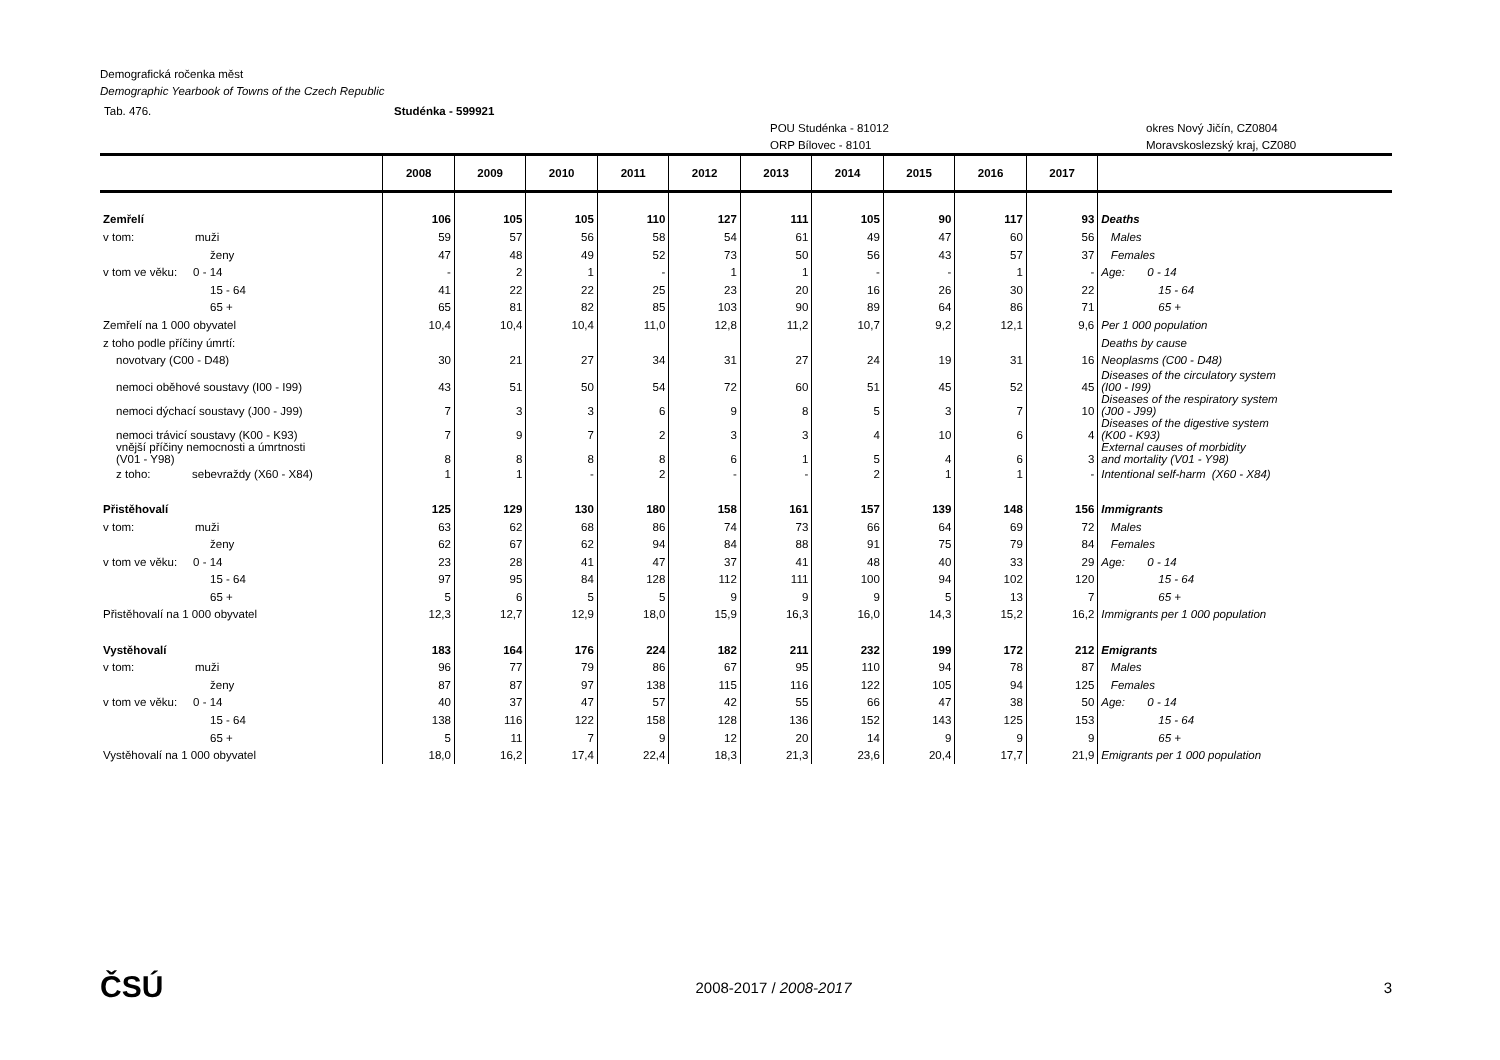Demografická ročenka měst
Demographic Yearbook of Towns of the Czech Republic
Tab. 476. Studénka - 599921
POU Studénka - 81012
ORP Bílovec - 8101 okres Nový Jičín, CZ0804
Moravskoslezský kraj, CZ080
| | 2008 | 2009 | 2010 | 2011 | 2012 | 2013 | 2014 | 2015 | 2016 | 2017 | |
| --- | --- | --- | --- | --- | --- | --- | --- | --- | --- | --- | --- |
| Zemřelí | 106 | 105 | 105 | 110 | 127 | 111 | 105 | 90 | 117 | 93 | Deaths |
| v tom: muži | 59 | 57 | 56 | 58 | 54 | 61 | 49 | 47 | 60 | 56 | Males |
| ženy | 47 | 48 | 49 | 52 | 73 | 50 | 56 | 43 | 57 | 37 | Females |
| v tom ve věku: 0 - 14 | - | 2 | 1 | - | 1 | 1 | - | - | 1 | - | Age: 0 - 14 |
| 15 - 64 | 41 | 22 | 22 | 25 | 23 | 20 | 16 | 26 | 30 | 22 | 15 - 64 |
| 65 + | 65 | 81 | 82 | 85 | 103 | 90 | 89 | 64 | 86 | 71 | 65 + |
| Zemřelí na 1 000 obyvatel | 10,4 | 10,4 | 10,4 | 11,0 | 12,8 | 11,2 | 10,7 | 9,2 | 12,1 | 9,6 | Per 1 000 population |
| z toho podle příčiny úmrtí: | | | | | | | | | | | Deaths by cause |
| novotvary (C00 - D48) | 30 | 21 | 27 | 34 | 31 | 27 | 24 | 19 | 31 | 16 | Neoplasms (C00 - D48) |
| nemoci oběhové soustavy (I00 - I99) | 43 | 51 | 50 | 54 | 72 | 60 | 51 | 45 | 52 | 45 | Diseases of the circulatory system (I00 - I99) |
| nemoci dýchací soustavy (J00 - J99) | 7 | 3 | 3 | 6 | 9 | 8 | 5 | 3 | 7 | 10 | Diseases of the respiratory system (J00 - J99) |
| nemoci trávicí soustavy (K00 - K93) | 7 | 9 | 7 | 2 | 3 | 3 | 4 | 10 | 6 | 4 | Diseases of the digestive system (K00 - K93) |
| vnější příčiny nemocnosti a úmrtnosti (V01 - Y98) | 8 | 8 | 8 | 8 | 6 | 1 | 5 | 4 | 6 | 3 | External causes of morbidity and mortality (V01 - Y98) |
| z toho: sebevraždy (X60 - X84) | 1 | 1 | - | 2 | - | - | 2 | 1 | 1 | - | Intentional self-harm (X60 - X84) |
| Přistěhovalí | 125 | 129 | 130 | 180 | 158 | 161 | 157 | 139 | 148 | 156 | Immigrants |
| v tom: muži | 63 | 62 | 68 | 86 | 74 | 73 | 66 | 64 | 69 | 72 | Males |
| ženy | 62 | 67 | 62 | 94 | 84 | 88 | 91 | 75 | 79 | 84 | Females |
| v tom ve věku: 0 - 14 | 23 | 28 | 41 | 47 | 37 | 41 | 48 | 40 | 33 | 29 | Age: 0 - 14 |
| 15 - 64 | 97 | 95 | 84 | 128 | 112 | 111 | 100 | 94 | 102 | 120 | 15 - 64 |
| 65 + | 5 | 6 | 5 | 5 | 9 | 9 | 9 | 5 | 13 | 7 | 65 + |
| Přistěhovalí na 1 000 obyvatel | 12,3 | 12,7 | 12,9 | 18,0 | 15,9 | 16,3 | 16,0 | 14,3 | 15,2 | 16,2 | Immigrants per 1 000 population |
| Vystěhovalí | 183 | 164 | 176 | 224 | 182 | 211 | 232 | 199 | 172 | 212 | Emigrants |
| v tom: muži | 96 | 77 | 79 | 86 | 67 | 95 | 110 | 94 | 78 | 87 | Males |
| ženy | 87 | 87 | 97 | 138 | 115 | 116 | 122 | 105 | 94 | 125 | Females |
| v tom ve věku: 0 - 14 | 40 | 37 | 47 | 57 | 42 | 55 | 66 | 47 | 38 | 50 | Age: 0 - 14 |
| 15 - 64 | 138 | 116 | 122 | 158 | 128 | 136 | 152 | 143 | 125 | 153 | 15 - 64 |
| 65 + | 5 | 11 | 7 | 9 | 12 | 20 | 14 | 9 | 9 | 9 | 65 + |
| Vystěhovalí na 1 000 obyvatel | 18,0 | 16,2 | 17,4 | 22,4 | 18,3 | 21,3 | 23,6 | 20,4 | 17,7 | 21,9 | Emigrants per 1 000 population |
ČSÚ 2008-2017 / 2008-2017 3